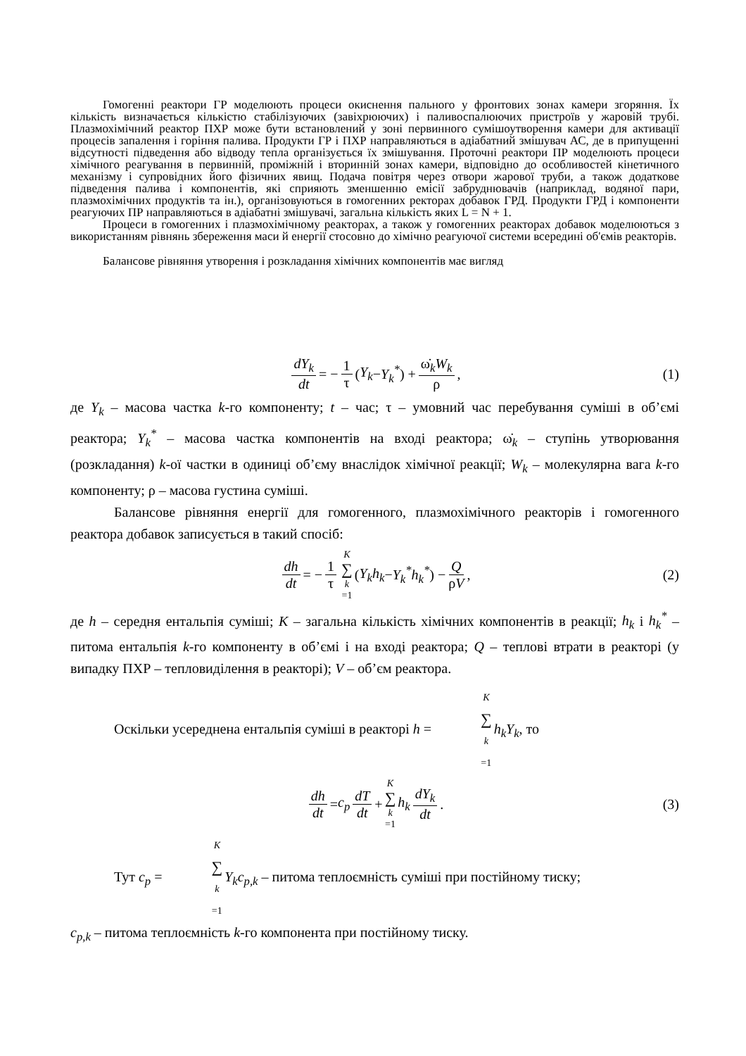Гомогенні реактори ГР моделюють процеси окиснення пального у фронтових зонах камери згоряння. Їх кількість визначається кількістю стабілізуючих (завіхрюючих) і паливоспалюючих пристроїв у жаровій трубі. Плазмохімічний реактор ПХР може бути встановлений у зоні первинного сумішоутворення камери для активації процесів запалення і горіння палива. Продукти ГР і ПХР направляються в адіабатний змішувач АС, де в припущенні відсутності підведення або відводу тепла організується їх змішування. Проточні реактори ПР моделюють процеси хімічного реагування в первинній, проміжній і вторинній зонах камери, відповідно до особливостей кінетичного механізму і супровідних його фізичних явищ. Подача повітря через отвори жарової труби, а також додаткове підведення палива і компонентів, які сприяють зменшенню емісії забруднювачів (наприклад, водяної пари, плазмохімічних продуктів та ін.), організовуються в гомогенних ректорах добавок ГРД. Продукти ГРД і компоненти реагуючих ПР направляються в адіабатні змішувачі, загальна кількість яких L = N + 1.
Процеси в гомогенних і плазмохімічному реакторах, а також у гомогенних реакторах добавок моделюються з використанням рівнянь збереження маси й енергії стосовно до хімічно реагуючої системи всередині об'ємів реакторів.
Балансове рівняння утворення і розкладання хімічних компонентів має вигляд
dY<sub>k</sub> dt = − 1 τ (Y<sub>k</sub> − Y<sub>k</sub><sup>*</sup>) + ω̇<sub>k</sub>W<sub>k</sub> ρ, (1)
де Y<sub>k</sub> – масова частка k-го компоненту; t – час; τ – умовний час перебування суміші в об’ємі реактора; Y<sub>k</sub><sup>*</sup> – масова частка компонентів на вході реактора; ω̇<sub>k</sub> – ступінь утворювання (розкладання) k-ої частки в одиниці об’єму внаслідок хімічної реакції; W<sub>k</sub> – молекулярна вага k-го компоненту; ρ – масова густина суміші.
Балансове рівняння енергії для гомогенного, плазмохімічного реакторів і гомогенного реактора добавок записується в такий спосіб:
dh dt = − 1 τ K ∑ k =1 (Y<sub>k</sub>h<sub>k</sub> − Y<sub>k</sub><sup>*</sup>h<sub>k</sub><sup>*</sup>) − Q ρV, (2)
де h – середня ентальпія суміші; K – загальна кількість хімічних компонентів в реакції; h<sub>k</sub> і h<sub>k</sub><sup>*</sup> – питома ентальпія k-го компоненту в об’ємі і на вході реактора; Q – теплові втрати в реакторі (у випадку ПХР – тепловиділення в реакторі); V – об’єм реактора.
Оскільки усереднена ентальпія суміші в реакторі h = K ∑ k =1 h<sub>k</sub>Y<sub>k</sub>, то
dh dt = c<sub>p</sub> dT dt + K ∑ k =1 h<sub>k</sub> dY<sub>k</sub> dt. (3)
Тут c<sub>p</sub> = K ∑ k =1 Y<sub>k</sub>c<sub>p,k</sub> – питома теплоємність суміші при постійному тиску;
c<sub>p,k</sub> – питома теплоємність k-го компонента при постійному тиску.